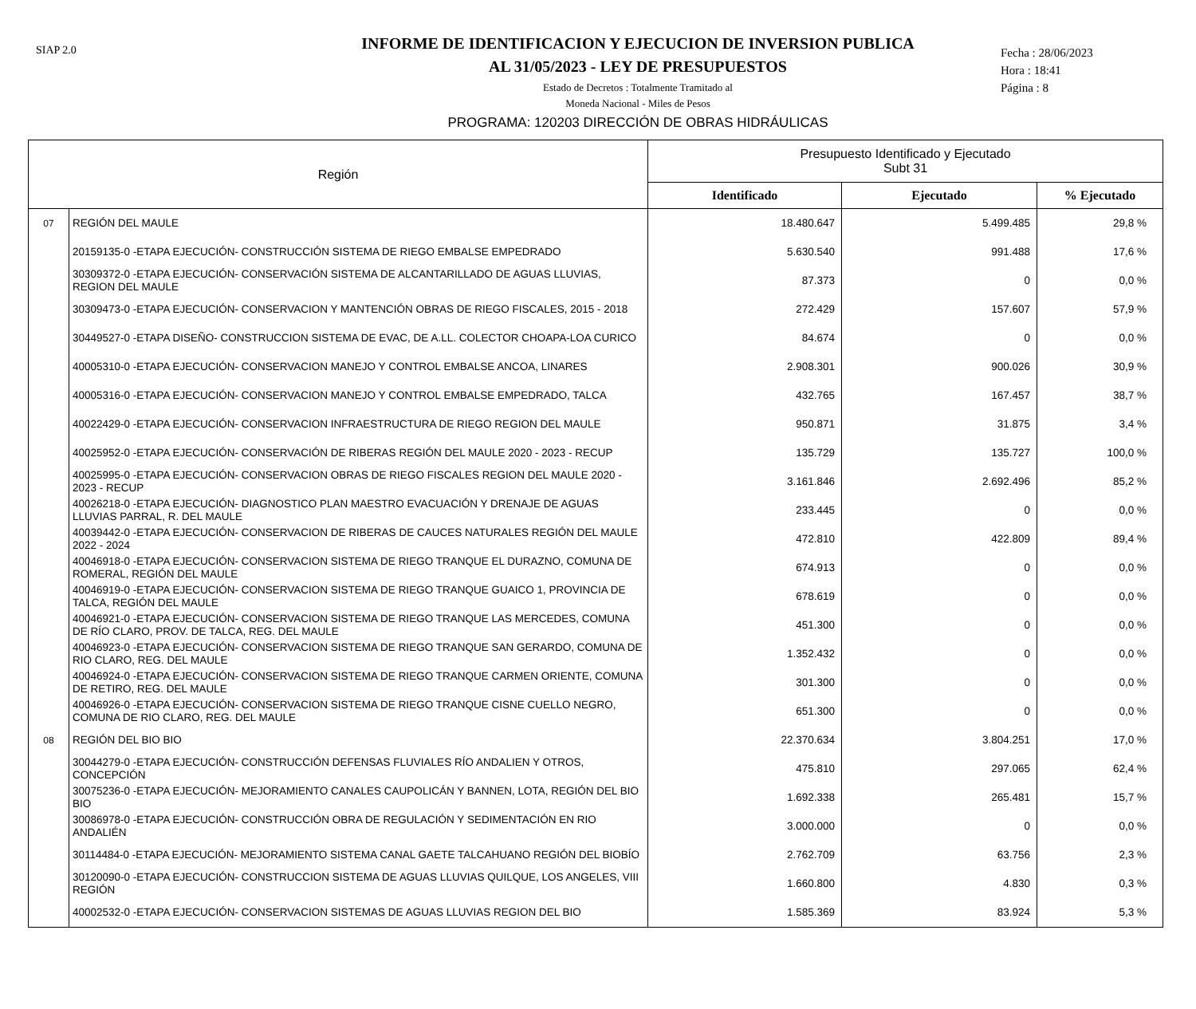SIAP 2.0
INFORME DE IDENTIFICACION Y EJECUCION DE INVERSION PUBLICA
AL 31/05/2023 - LEY DE PRESUPUESTOS
Estado de Decretos : Totalmente Tramitado al
Moneda Nacional - Miles de Pesos
PROGRAMA: 120203 DIRECCIÓN DE OBRAS HIDRÁULICAS
Fecha : 28/06/2023
Hora : 18:41
Página : 8
| Región | | Presupuesto Identificado y Ejecutado Subt 31 | | |
| --- | --- | --- | --- | --- |
| | | Identificado | Ejecutado | % Ejecutado |
| 07 | REGIÓN DEL MAULE | 18.480.647 | 5.499.485 | 29,8 % |
| | 20159135-0 -ETAPA EJECUCIÓN- CONSTRUCCIÓN SISTEMA DE RIEGO EMBALSE EMPEDRADO | 5.630.540 | 991.488 | 17,6 % |
| | 30309372-0 -ETAPA EJECUCIÓN- CONSERVACIÓN SISTEMA DE ALCANTARILLADO DE AGUAS LLUVIAS, REGION DEL MAULE | 87.373 | 0 | 0,0 % |
| | 30309473-0 -ETAPA EJECUCIÓN- CONSERVACION Y MANTENCIÓN OBRAS DE RIEGO FISCALES, 2015 - 2018 | 272.429 | 157.607 | 57,9 % |
| | 30449527-0 -ETAPA DISEÑO- CONSTRUCCION SISTEMA DE EVAC, DE A.LL. COLECTOR CHOAPA-LOA CURICO | 84.674 | 0 | 0,0 % |
| | 40005310-0 -ETAPA EJECUCIÓN- CONSERVACION MANEJO Y CONTROL EMBALSE ANCOA, LINARES | 2.908.301 | 900.026 | 30,9 % |
| | 40005316-0 -ETAPA EJECUCIÓN- CONSERVACION MANEJO Y CONTROL EMBALSE EMPEDRADO, TALCA | 432.765 | 167.457 | 38,7 % |
| | 40022429-0 -ETAPA EJECUCIÓN- CONSERVACION INFRAESTRUCTURA DE RIEGO REGION DEL MAULE | 950.871 | 31.875 | 3,4 % |
| | 40025952-0 -ETAPA EJECUCIÓN- CONSERVACIÓN DE RIBERAS REGIÓN DEL MAULE 2020 - 2023 - RECUP | 135.729 | 135.727 | 100,0 % |
| | 40025995-0 -ETAPA EJECUCIÓN- CONSERVACION OBRAS DE RIEGO FISCALES REGION DEL MAULE 2020 - 2023 - RECUP | 3.161.846 | 2.692.496 | 85,2 % |
| | 40026218-0 -ETAPA EJECUCIÓN- DIAGNOSTICO PLAN MAESTRO EVACUACIÓN Y DRENAJE DE AGUAS LLUVIAS PARRAL, R. DEL MAULE | 233.445 | 0 | 0,0 % |
| | 40039442-0 -ETAPA EJECUCIÓN- CONSERVACION DE RIBERAS DE CAUCES NATURALES REGIÓN DEL MAULE 2022 - 2024 | 472.810 | 422.809 | 89,4 % |
| | 40046918-0 -ETAPA EJECUCIÓN- CONSERVACION SISTEMA DE RIEGO TRANQUE EL DURAZNO, COMUNA DE ROMERAL, REGIÓN DEL MAULE | 674.913 | 0 | 0,0 % |
| | 40046919-0 -ETAPA EJECUCIÓN- CONSERVACION SISTEMA DE RIEGO TRANQUE GUAICO 1, PROVINCIA DE TALCA, REGIÓN DEL MAULE | 678.619 | 0 | 0,0 % |
| | 40046921-0 -ETAPA EJECUCIÓN- CONSERVACION SISTEMA DE RIEGO TRANQUE LAS MERCEDES, COMUNA DE RÍO CLARO, PROV. DE TALCA, REG. DEL MAULE | 451.300 | 0 | 0,0 % |
| | 40046923-0 -ETAPA EJECUCIÓN- CONSERVACION SISTEMA DE RIEGO TRANQUE SAN GERARDO, COMUNA DE RIO CLARO, REG. DEL MAULE | 1.352.432 | 0 | 0,0 % |
| | 40046924-0 -ETAPA EJECUCIÓN- CONSERVACION SISTEMA DE RIEGO TRANQUE CARMEN ORIENTE, COMUNA DE RETIRO, REG. DEL MAULE | 301.300 | 0 | 0,0 % |
| | 40046926-0 -ETAPA EJECUCIÓN- CONSERVACION SISTEMA DE RIEGO TRANQUE CISNE CUELLO NEGRO, COMUNA DE RIO CLARO, REG. DEL MAULE | 651.300 | 0 | 0,0 % |
| 08 | REGIÓN DEL BIO BIO | 22.370.634 | 3.804.251 | 17,0 % |
| | 30044279-0 -ETAPA EJECUCIÓN- CONSTRUCCIÓN DEFENSAS FLUVIALES RÍO ANDALIEN Y OTROS, CONCEPCIÓN | 475.810 | 297.065 | 62,4 % |
| | 30075236-0 -ETAPA EJECUCIÓN- MEJORAMIENTO CANALES CAUPOLICÁN Y BANNEN, LOTA, REGIÓN DEL BIO BIO | 1.692.338 | 265.481 | 15,7 % |
| | 30086978-0 -ETAPA EJECUCIÓN- CONSTRUCCIÓN OBRA DE REGULACIÓN Y SEDIMENTACIÓN EN RIO ANDALIÉN | 3.000.000 | 0 | 0,0 % |
| | 30114484-0 -ETAPA EJECUCIÓN- MEJORAMIENTO SISTEMA CANAL GAETE TALCAHUANO REGIÓN DEL BIOBÍO | 2.762.709 | 63.756 | 2,3 % |
| | 30120090-0 -ETAPA EJECUCIÓN- CONSTRUCCION SISTEMA DE AGUAS LLUVIAS QUILQUE, LOS ANGELES, VIII REGIÓN | 1.660.800 | 4.830 | 0,3 % |
| | 40002532-0 -ETAPA EJECUCIÓN- CONSERVACION SISTEMAS DE AGUAS LLUVIAS REGION DEL BIO | 1.585.369 | 83.924 | 5,3 % |